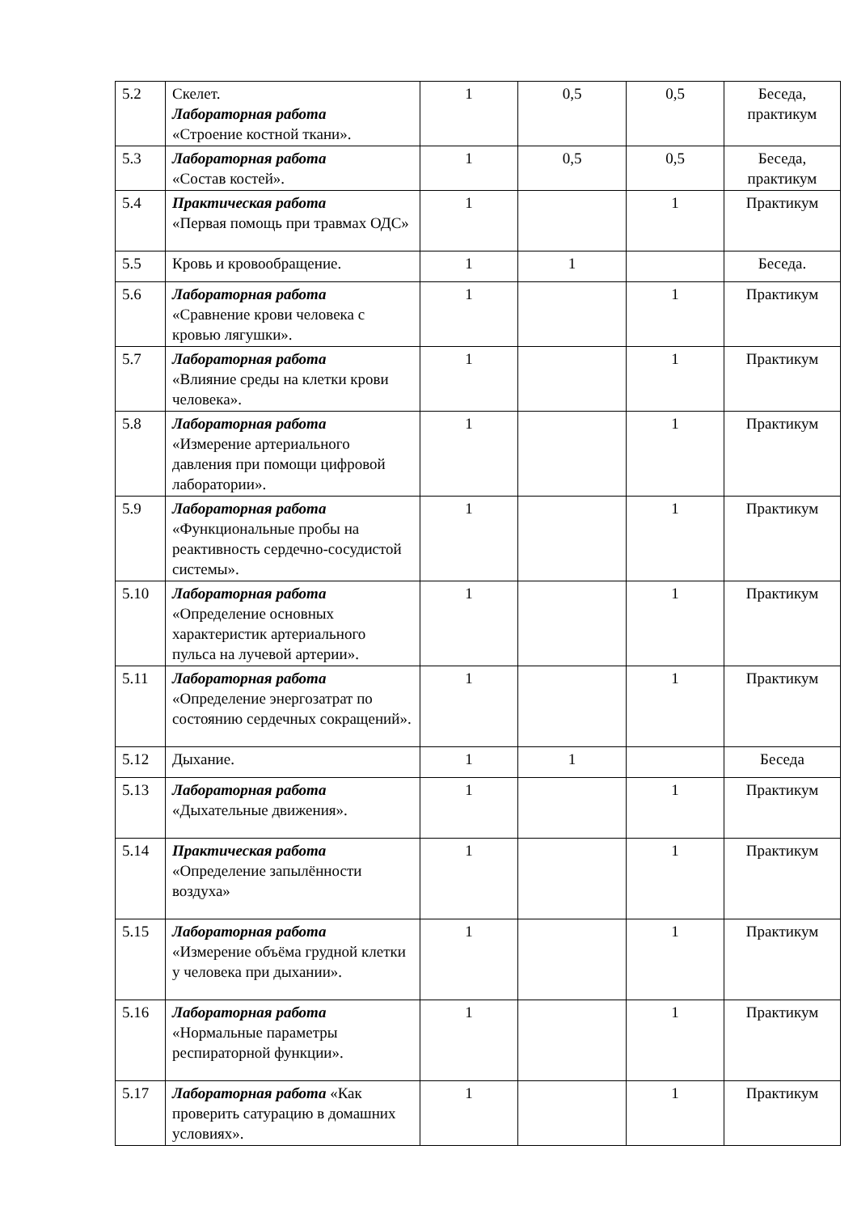| 5.2 | Скелет. Лабораторная работа «Строение костной ткани». | 1 | 0,5 | 0,5 | Беседа, практикум |
| 5.3 | Лабораторная работа «Состав костей». | 1 | 0,5 | 0,5 | Беседа, практикум |
| 5.4 | Практическая работа «Первая помощь при травмах ОДС» | 1 | | 1 | Практикум |
| 5.5 | Кровь и кровообращение. | 1 | 1 | | Беседа. |
| 5.6 | Лабораторная работа «Сравнение крови человека с кровью лягушки». | 1 | | 1 | Практикум |
| 5.7 | Лабораторная работа «Влияние среды на клетки крови человека». | 1 | | 1 | Практикум |
| 5.8 | Лабораторная работа «Измерение артериального давления при помощи цифровой лаборатории». | 1 | | 1 | Практикум |
| 5.9 | Лабораторная работа «Функциональные пробы на реактивность сердечно-сосудистой системы». | 1 | | 1 | Практикум |
| 5.10 | Лабораторная работа «Определение основных характеристик артериального пульса на лучевой артерии». | 1 | | 1 | Практикум |
| 5.11 | Лабораторная работа «Определение энергозатрат по состоянию сердечных сокращений». | 1 | | 1 | Практикум |
| 5.12 | Дыхание. | 1 | 1 | | Беседа |
| 5.13 | Лабораторная работа «Дыхательные движения». | 1 | | 1 | Практикум |
| 5.14 | Практическая работа «Определение запылённости воздуха» | 1 | | 1 | Практикум |
| 5.15 | Лабораторная работа «Измерение объёма грудной клетки у человека при дыхании». | 1 | | 1 | Практикум |
| 5.16 | Лабораторная работа «Нормальные параметры респираторной функции». | 1 | | 1 | Практикум |
| 5.17 | Лабораторная работа «Как проверить сатурацию в домашних условиях». | 1 | | 1 | Практикум |